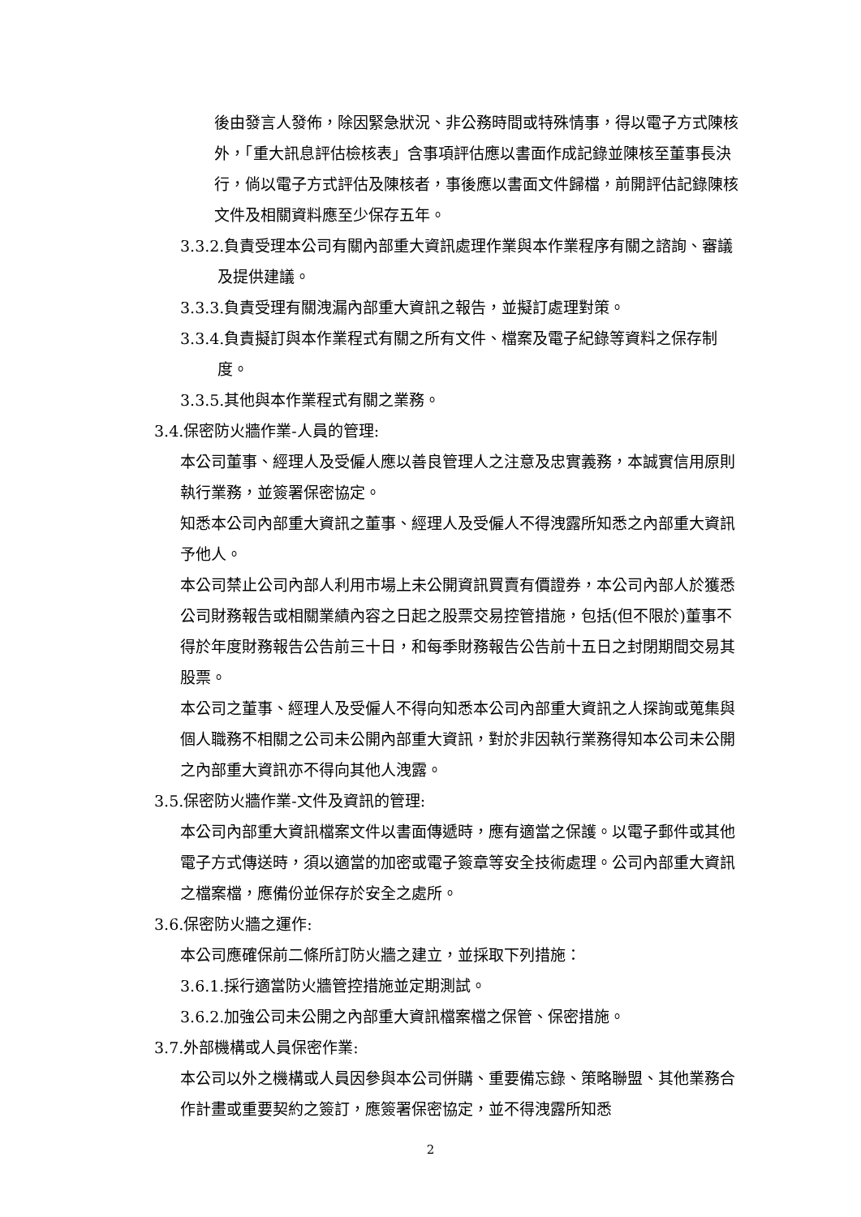後由發言人發佈，除因緊急狀況、非公務時間或特殊情事，得以電子方式陳核外，「重大訊息評估檢核表」含事項評估應以書面作成記錄並陳核至董事長決行，倘以電子方式評估及陳核者，事後應以書面文件歸檔，前開評估記錄陳核文件及相關資料應至少保存五年。
3.3.2.負責受理本公司有關內部重大資訊處理作業與本作業程序有關之諮詢、審議及提供建議。
3.3.3.負責受理有關洩漏內部重大資訊之報告，並擬訂處理對策。
3.3.4.負責擬訂與本作業程式有關之所有文件、檔案及電子紀錄等資料之保存制度。
3.3.5.其他與本作業程式有關之業務。
3.4.保密防火牆作業-人員的管理:
本公司董事、經理人及受僱人應以善良管理人之注意及忠實義務，本誠實信用原則執行業務，並簽署保密協定。
知悉本公司內部重大資訊之董事、經理人及受僱人不得洩露所知悉之內部重大資訊予他人。
本公司禁止公司內部人利用市場上未公開資訊買賣有價證券，本公司內部人於獲悉公司財務報告或相關業績內容之日起之股票交易控管措施，包括(但不限於)董事不得於年度財務報告公告前三十日，和每季財務報告公告前十五日之封閉期間交易其股票。
本公司之董事、經理人及受僱人不得向知悉本公司內部重大資訊之人探詢或蒐集與個人職務不相關之公司未公開內部重大資訊，對於非因執行業務得知本公司未公開之內部重大資訊亦不得向其他人洩露。
3.5.保密防火牆作業-文件及資訊的管理:
本公司內部重大資訊檔案文件以書面傳遞時，應有適當之保護。以電子郵件或其他電子方式傳送時，須以適當的加密或電子簽章等安全技術處理。公司內部重大資訊之檔案檔，應備份並保存於安全之處所。
3.6.保密防火牆之運作:
本公司應確保前二條所訂防火牆之建立，並採取下列措施：
3.6.1.採行適當防火牆管控措施並定期測試。
3.6.2.加強公司未公開之內部重大資訊檔案檔之保管、保密措施。
3.7.外部機構或人員保密作業:
本公司以外之機構或人員因參與本公司併購、重要備忘錄、策略聯盟、其他業務合作計畫或重要契約之簽訂，應簽署保密協定，並不得洩露所知悉
2